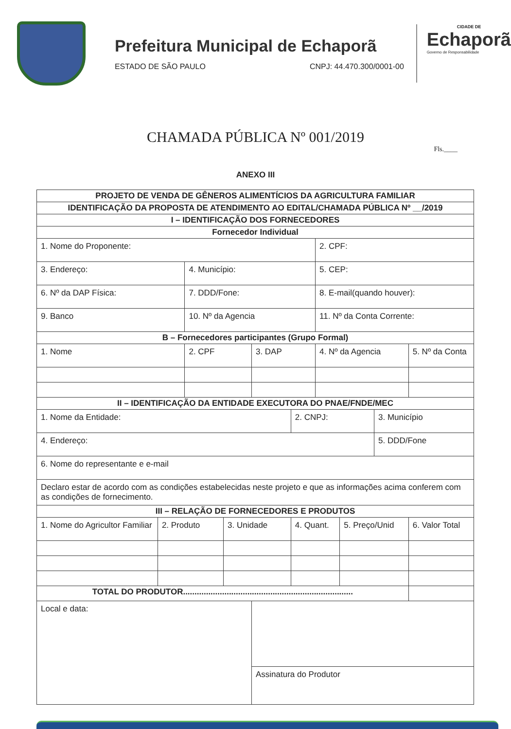Prefeitura Municipal de Echaporã
ESTADO DE SÃO PAULO CNPJ: 44.470.300/0001-00
CIDADE DE
Echaporã
Governo de Responsabilidade
CHAMADA PÚBLICA Nº 001/2019
Fls.____
ANEXO III
| PROJETO DE VENDA DE GÊNEROS ALIMENTÍCIOS DA AGRICULTURA FAMILIAR | | | | | | | | | |
| IDENTIFICAÇÃO DA PROPOSTA DE ATENDIMENTO AO EDITAL/CHAMADA PÚBLICA Nº __/2019 | | | | | | | | | |
| I – IDENTIFICAÇÃO DOS FORNECEDORES | | | | | | | | | |
| Fornecedor Individual | | | | | | | | | |
| 1. Nome do Proponente: | | | | | | 2. CPF: | | | |
| 3. Endereço: | | 4. Município: | | | | 5. CEP: | | | |
| 6. Nº da DAP Física: | | 7. DDD/Fone: | | | | 8. E-mail(quando houver): | | | |
| 9. Banco | | 10. Nº da Agencia | | | | 11. Nº da Conta Corrente: | | | |
| B – Fornecedores participantes (Grupo Formal) | | | | | | | | | |
| 1. Nome | | 2. CPF | | 3. DAP | | 4. Nº da Agencia | | | 5. Nº da Conta |
| II – IDENTIFICAÇÃO DA ENTIDADE EXECUTORA DO PNAE/FNDE/MEC | | | | | | | | | |
| 1. Nome da Entidade: | | | | | 2. CNPJ: | | | 3. Município | |
| 4. Endereço: | | | | | | | | 5. DDD/Fone | |
| 6. Nome do representante e e-mail | | | | | | | | | |
| Declaro estar de acordo com as condições estabelecidas neste projeto e que as informações acima conferem com as condições de fornecimento. | | | | | | | | | |
| III – RELAÇÃO DE FORNECEDORES E PRODUTOS | | | | | | | | | |
| 1. Nome do Agricultor Familiar | 2. Produto | | 3. Unidade | | 4. Quant. | | 5. Preço/Unid | | 6. Valor Total |
| TOTAL DO PRODUTOR.......................................................................... | | | | | | | | | |
| Local e data: | | | | | | | | | |
| | | | | Assinatura do Produtor | | | | | |